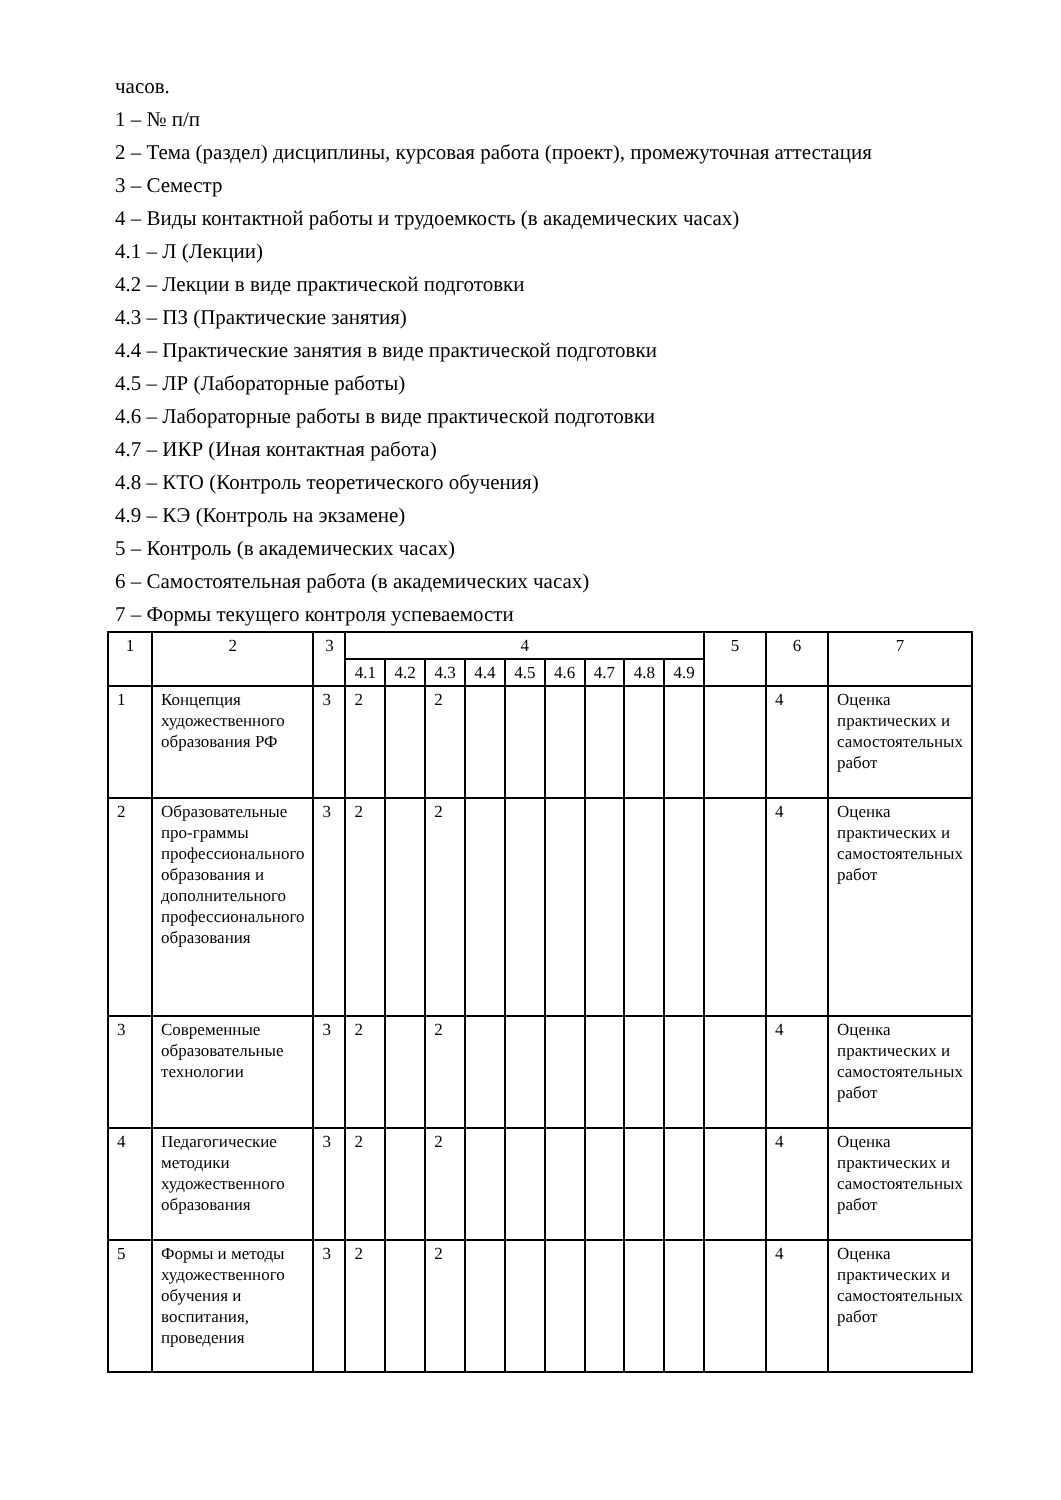часов.
1 – № п/п
2 – Тема (раздел) дисциплины, курсовая работа (проект), промежуточная аттестация
3 – Семестр
4 – Виды контактной работы и трудоемкость (в академических часах)
4.1 – Л (Лекции)
4.2 – Лекции в виде практической подготовки
4.3 – ПЗ (Практические занятия)
4.4 – Практические занятия в виде практической подготовки
4.5 – ЛР (Лабораторные работы)
4.6 – Лабораторные работы в виде практической подготовки
4.7 – ИКР (Иная контактная работа)
4.8 – КТО (Контроль теоретического обучения)
4.9 – КЭ (Контроль на экзамене)
5 – Контроль (в академических часах)
6 – Самостоятельная работа (в академических часах)
7 – Формы текущего контроля успеваемости
| 1 | 2 | 3 | 4 | | | | | | | | | 5 | 6 | 7 |
| --- | --- | --- | --- | --- | --- | --- | --- | --- | --- | --- | --- | --- | --- | --- |
| | | | 4.1 | 4.2 | 4.3 | 4.4 | 4.5 | 4.6 | 4.7 | 4.8 | 4.9 | | | |
| 1 | Концепция художественного образования РФ | 3 | 2 | | 2 | | | | | | | | 4 | Оценка практических и самостоятельных работ |
| 2 | Образовательные про-граммы профессионального образования и дополнительного профессионального образования | 3 | 2 | | 2 | | | | | | | | 4 | Оценка практических и самостоятельных работ |
| 3 | Современные образовательные технологии | 3 | 2 | | 2 | | | | | | | | 4 | Оценка практических и самостоятельных работ |
| 4 | Педагогические методики художественного образования | 3 | 2 | | 2 | | | | | | | | 4 | Оценка практических и самостоятельных работ |
| 5 | Формы и методы художественного обучения и воспитания, проведения | 3 | 2 | | 2 | | | | | | | | 4 | Оценка практических и самостоятельных работ |